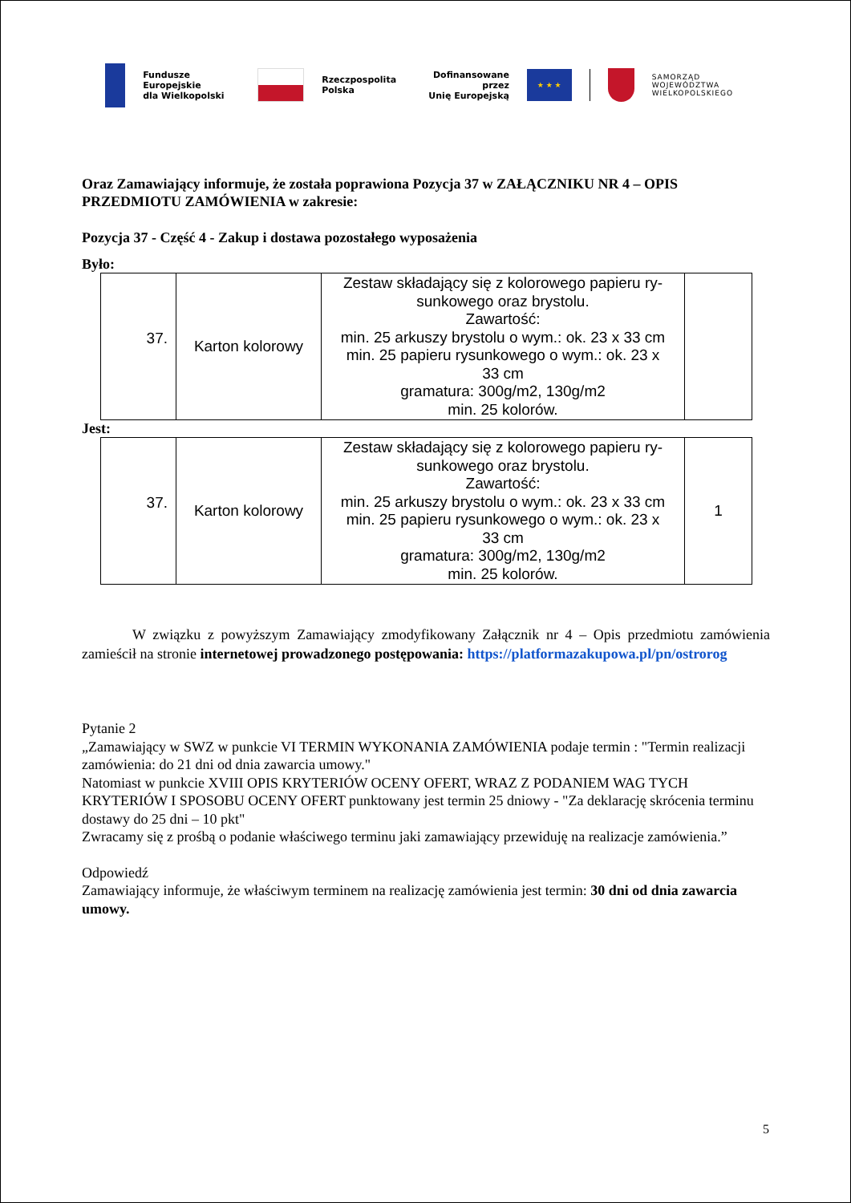Fundusze Europejskie
dla Wielkopolski
Rzeczpospolita
Polska
Dofinansowane przez
Unię Europejską
★ ★ ★
SAMORZĄD
WOJEWÓDZTWA
WIELKOPOLSKIEGO
Oraz Zamawiający informuje, że została poprawiona Pozycja 37 w ZAŁĄCZNIKU NR 4 – OPIS PRZEDMIOTU ZAMÓWIENIA w zakresie:
Pozycja 37 - Część 4 - Zakup i dostawa pozostałego wyposażenia
Było:
| 37. | Karton kolorowy | Zestaw składający się z kolorowego papieru ry- sunkowego oraz brystolu. Zawartość: min. 25 arkuszy brystolu o wym.: ok. 23 x 33 cm min. 25 papieru rysunkowego o wym.: ok. 23 x 33 cm gramatura: 300g/m2, 130g/m2 min. 25 kolorów. | |
Jest:
| 37. | Karton kolorowy | Zestaw składający się z kolorowego papieru ry- sunkowego oraz brystolu. Zawartość: min. 25 arkuszy brystolu o wym.: ok. 23 x 33 cm min. 25 papieru rysunkowego o wym.: ok. 23 x 33 cm gramatura: 300g/m2, 130g/m2 min. 25 kolorów. | 1 |
W związku z powyższym Zamawiający zmodyfikowany Załącznik nr 4 – Opis przedmiotu zamówienia zamieścił na stronie internetowej prowadzonego postępowania: https://platformazakupowa.pl/pn/ostrorog
Pytanie 2
„Zamawiający w SWZ w punkcie VI TERMIN WYKONANIA ZAMÓWIENIA podaje termin : "Termin realizacji zamówienia: do 21 dni od dnia zawarcia umowy."
Natomiast w punkcie XVIII OPIS KRYTERIÓW OCENY OFERT, WRAZ Z PODANIEM WAG TYCH KRYTERIÓW I SPOSOBU OCENY OFERT punktowany jest termin 25 dniowy - "Za deklarację skrócenia terminu dostawy do 25 dni – 10 pkt"
Zwracamy się z prośbą o podanie właściwego terminu jaki zamawiający przewiduję na realizacje zamówienia.”
Odpowiedź
Zamawiający informuje, że właściwym terminem na realizację zamówienia jest termin: 30 dni od dnia zawarcia umowy.
5